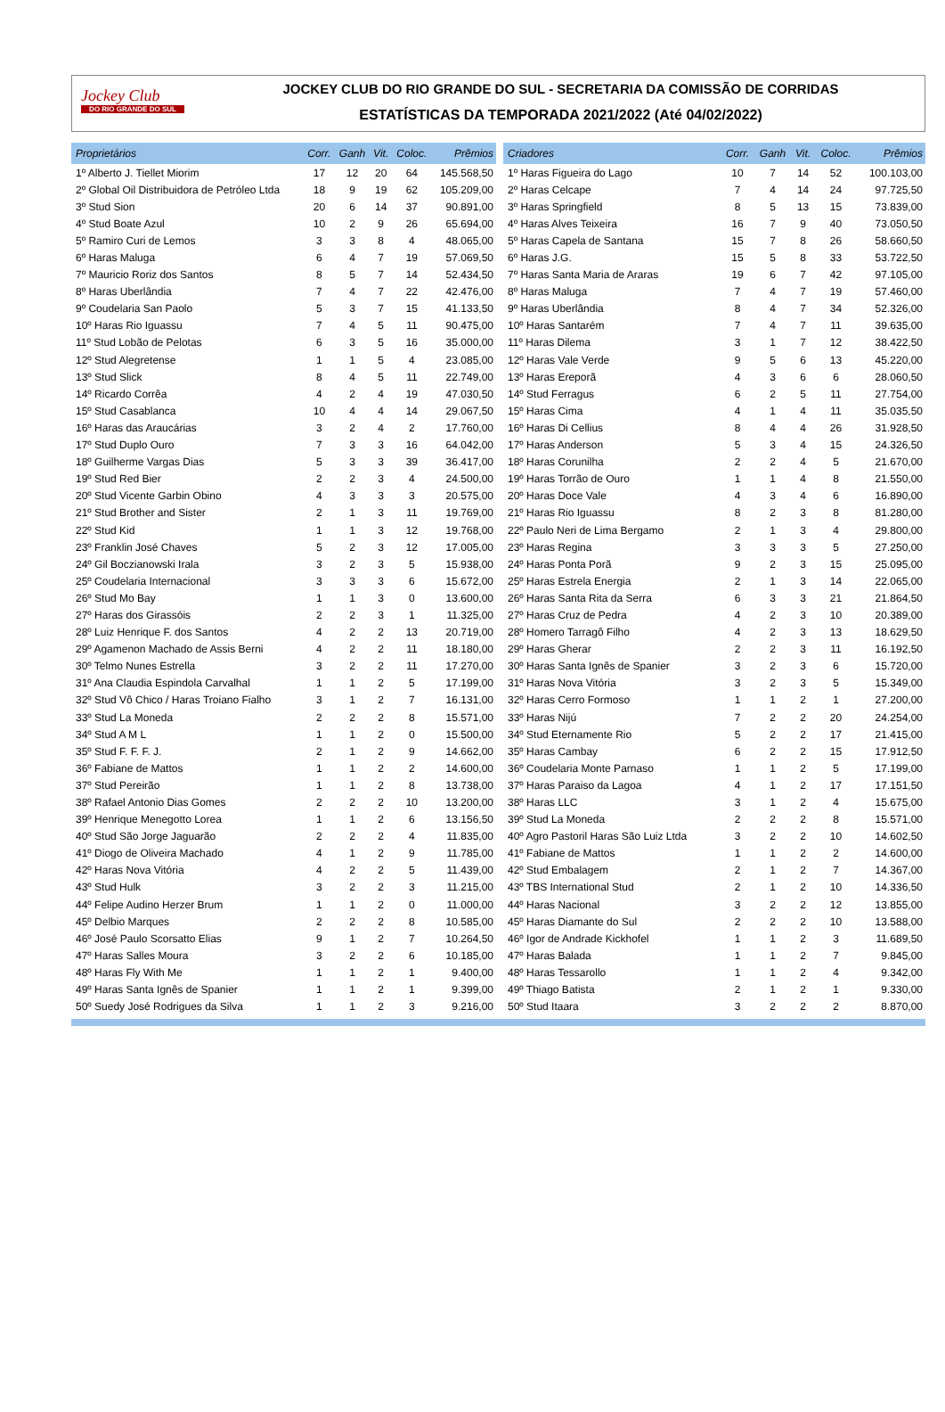Jockey Club
DO RIO GRANDE DO SUL
JOCKEY CLUB DO RIO GRANDE DO SUL - SECRETARIA DA COMISSÃO DE CORRIDAS
ESTATÍSTICAS DA TEMPORADA 2021/2022 (Até 04/02/2022)
| Proprietários | Corr. | Ganh | Vit. | Coloc. | Prêmios |
| --- | --- | --- | --- | --- | --- |
| 1º Alberto J. Tiellet Miorim | 17 | 12 | 20 | 64 | 145.568,50 |
| 2º Global Oil Distribuidora de Petróleo Ltda | 18 | 9 | 19 | 62 | 105.209,00 |
| 3º Stud Sion | 20 | 6 | 14 | 37 | 90.891,00 |
| 4º Stud Boate Azul | 10 | 2 | 9 | 26 | 65.694,00 |
| 5º Ramiro Curi de Lemos | 3 | 3 | 8 | 4 | 48.065,00 |
| 6º Haras Maluga | 6 | 4 | 7 | 19 | 57.069,50 |
| 7º Mauricio Roriz dos Santos | 8 | 5 | 7 | 14 | 52.434,50 |
| 8º Haras Uberlândia | 7 | 4 | 7 | 22 | 42.476,00 |
| 9º Coudelaria San Paolo | 5 | 3 | 7 | 15 | 41.133,50 |
| 10º Haras Rio Iguassu | 7 | 4 | 5 | 11 | 90.475,00 |
| 11º Stud Lobão de Pelotas | 6 | 3 | 5 | 16 | 35.000,00 |
| 12º Stud Alegretense | 1 | 1 | 5 | 4 | 23.085,00 |
| 13º Stud Slick | 8 | 4 | 5 | 11 | 22.749,00 |
| 14º Ricardo Corrêa | 4 | 2 | 4 | 19 | 47.030,50 |
| 15º Stud Casablanca | 10 | 4 | 4 | 14 | 29.067,50 |
| 16º Haras das Araucárias | 3 | 2 | 4 | 2 | 17.760,00 |
| 17º Stud Duplo Ouro | 7 | 3 | 3 | 16 | 64.042,00 |
| 18º Guilherme Vargas Dias | 5 | 3 | 3 | 39 | 36.417,00 |
| 19º Stud Red Bier | 2 | 2 | 3 | 4 | 24.500,00 |
| 20º Stud Vicente Garbin Obino | 4 | 3 | 3 | 3 | 20.575,00 |
| 21º Stud Brother and Sister | 2 | 1 | 3 | 11 | 19.769,00 |
| 22º Stud Kid | 1 | 1 | 3 | 12 | 19.768,00 |
| 23º Franklin José Chaves | 5 | 2 | 3 | 12 | 17.005,00 |
| 24º Gil Boczianowski Irala | 3 | 2 | 3 | 5 | 15.938,00 |
| 25º Coudelaria Internacional | 3 | 3 | 3 | 6 | 15.672,00 |
| 26º Stud Mo Bay | 1 | 1 | 3 | 0 | 13.600,00 |
| 27º Haras dos Girassóis | 2 | 2 | 3 | 1 | 11.325,00 |
| 28º Luiz Henrique F. dos Santos | 4 | 2 | 2 | 13 | 20.719,00 |
| 29º Agamenon Machado de Assis Berni | 4 | 2 | 2 | 11 | 18.180,00 |
| 30º Telmo Nunes Estrella | 3 | 2 | 2 | 11 | 17.270,00 |
| 31º Ana Claudia Espindola Carvalhal | 1 | 1 | 2 | 5 | 17.199,00 |
| 32º Stud Vô Chico / Haras Troiano Fialho | 3 | 1 | 2 | 7 | 16.131,00 |
| 33º Stud La Moneda | 2 | 2 | 2 | 8 | 15.571,00 |
| 34º Stud A M L | 1 | 1 | 2 | 0 | 15.500,00 |
| 35º Stud F. F. F. J. | 2 | 1 | 2 | 9 | 14.662,00 |
| 36º Fabiane de Mattos | 1 | 1 | 2 | 2 | 14.600,00 |
| 37º Stud Pereirão | 1 | 1 | 2 | 8 | 13.738,00 |
| 38º Rafael Antonio Dias Gomes | 2 | 2 | 2 | 10 | 13.200,00 |
| 39º Henrique Menegotto Lorea | 1 | 1 | 2 | 6 | 13.156,50 |
| 40º Stud São Jorge Jaguarão | 2 | 2 | 2 | 4 | 11.835,00 |
| 41º Diogo de Oliveira Machado | 4 | 1 | 2 | 9 | 11.785,00 |
| 42º Haras Nova Vitória | 4 | 2 | 2 | 5 | 11.439,00 |
| 43º Stud Hulk | 3 | 2 | 2 | 3 | 11.215,00 |
| 44º Felipe Audino Herzer Brum | 1 | 1 | 2 | 0 | 11.000,00 |
| 45º Delbio Marques | 2 | 2 | 2 | 8 | 10.585,00 |
| 46º José Paulo Scorsatto Elias | 9 | 1 | 2 | 7 | 10.264,50 |
| 47º Haras Salles Moura | 3 | 2 | 2 | 6 | 10.185,00 |
| 48º Haras Fly With Me | 1 | 1 | 2 | 1 | 9.400,00 |
| 49º Haras Santa Ignês de Spanier | 1 | 1 | 2 | 1 | 9.399,00 |
| 50º Suedy José Rodrigues da Silva | 1 | 1 | 2 | 3 | 9.216,00 |
| Criadores | Corr. | Ganh | Vit. | Coloc. | Prêmios |
| --- | --- | --- | --- | --- | --- |
| 1º Haras Figueira do Lago | 10 | 7 | 14 | 52 | 100.103,00 |
| 2º Haras Celcape | 7 | 4 | 14 | 24 | 97.725,50 |
| 3º Haras Springfield | 8 | 5 | 13 | 15 | 73.839,00 |
| 4º Haras Alves Teixeira | 16 | 7 | 9 | 40 | 73.050,50 |
| 5º Haras Capela de Santana | 15 | 7 | 8 | 26 | 58.660,50 |
| 6º Haras J.G. | 15 | 5 | 8 | 33 | 53.722,50 |
| 7º Haras Santa Maria de Araras | 19 | 6 | 7 | 42 | 97.105,00 |
| 8º Haras Maluga | 7 | 4 | 7 | 19 | 57.460,00 |
| 9º Haras Uberlândia | 8 | 4 | 7 | 34 | 52.326,00 |
| 10º Haras Santarém | 7 | 4 | 7 | 11 | 39.635,00 |
| 11º Haras Dilema | 3 | 1 | 7 | 12 | 38.422,50 |
| 12º Haras Vale Verde | 9 | 5 | 6 | 13 | 45.220,00 |
| 13º Haras Ereporã | 4 | 3 | 6 | 6 | 28.060,50 |
| 14º Stud Ferragus | 6 | 2 | 5 | 11 | 27.754,00 |
| 15º Haras Cima | 4 | 1 | 4 | 11 | 35.035,50 |
| 16º Haras Di Cellius | 8 | 4 | 4 | 26 | 31.928,50 |
| 17º Haras Anderson | 5 | 3 | 4 | 15 | 24.326,50 |
| 18º Haras Corunilha | 2 | 2 | 4 | 5 | 21.670,00 |
| 19º Haras Torrão de Ouro | 1 | 1 | 4 | 8 | 21.550,00 |
| 20º Haras Doce Vale | 4 | 3 | 4 | 6 | 16.890,00 |
| 21º Haras Rio Iguassu | 8 | 2 | 3 | 8 | 81.280,00 |
| 22º Paulo Neri de Lima Bergamo | 2 | 1 | 3 | 4 | 29.800,00 |
| 23º Haras Regina | 3 | 3 | 3 | 5 | 27.250,00 |
| 24º Haras Ponta Porã | 9 | 2 | 3 | 15 | 25.095,00 |
| 25º Haras Estrela Energia | 2 | 1 | 3 | 14 | 22.065,00 |
| 26º Haras Santa Rita da Serra | 6 | 3 | 3 | 21 | 21.864,50 |
| 27º Haras Cruz de Pedra | 4 | 2 | 3 | 10 | 20.389,00 |
| 28º Homero Tarragô Filho | 4 | 2 | 3 | 13 | 18.629,50 |
| 29º Haras Gherar | 2 | 2 | 3 | 11 | 16.192,50 |
| 30º Haras Santa Ignês de Spanier | 3 | 2 | 3 | 6 | 15.720,00 |
| 31º Haras Nova Vitória | 3 | 2 | 3 | 5 | 15.349,00 |
| 32º Haras Cerro Formoso | 1 | 1 | 2 | 1 | 27.200,00 |
| 33º Haras Nijú | 7 | 2 | 2 | 20 | 24.254,00 |
| 34º Stud Eternamente Rio | 5 | 2 | 2 | 17 | 21.415,00 |
| 35º Haras Cambay | 6 | 2 | 2 | 15 | 17.912,50 |
| 36º Coudelaria Monte Parnaso | 1 | 1 | 2 | 5 | 17.199,00 |
| 37º Haras Paraiso da Lagoa | 4 | 1 | 2 | 17 | 17.151,50 |
| 38º Haras LLC | 3 | 1 | 2 | 4 | 15.675,00 |
| 39º Stud La Moneda | 2 | 2 | 2 | 8 | 15.571,00 |
| 40º Agro Pastoril Haras São Luiz Ltda | 3 | 2 | 2 | 10 | 14.602,50 |
| 41º Fabiane de Mattos | 1 | 1 | 2 | 2 | 14.600,00 |
| 42º Stud Embalagem | 2 | 1 | 2 | 7 | 14.367,00 |
| 43º TBS International Stud | 2 | 1 | 2 | 10 | 14.336,50 |
| 44º Haras Nacional | 3 | 2 | 2 | 12 | 13.855,00 |
| 45º Haras Diamante do Sul | 2 | 2 | 2 | 10 | 13.588,00 |
| 46º Igor de Andrade Kickhofel | 1 | 1 | 2 | 3 | 11.689,50 |
| 47º Haras Balada | 1 | 1 | 2 | 7 | 9.845,00 |
| 48º Haras Tessarollo | 1 | 1 | 2 | 4 | 9.342,00 |
| 49º Thiago Batista | 2 | 1 | 2 | 1 | 9.330,00 |
| 50º Stud Itaara | 3 | 2 | 2 | 2 | 8.870,00 |